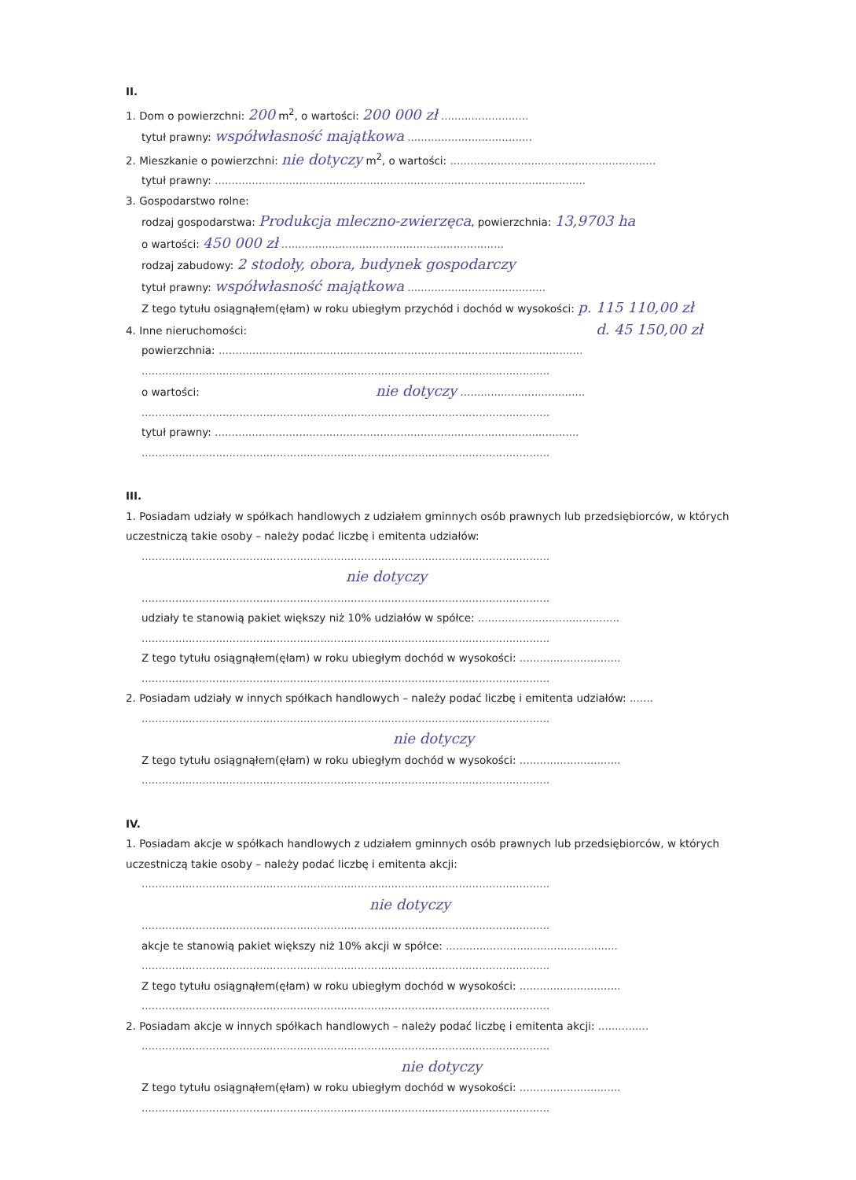II.
1. Dom o powierzchni: 200 m<sup>2</sup>, o wartości: 200 000 zł ..........................
tytuł prawny: współwłasność majątkowa .....................................
2. Mieszkanie o powierzchni: nie dotyczy m<sup>2</sup>, o wartości: .............................................................
tytuł prawny: ..............................................................................................................
3. Gospodarstwo rolne:
rodzaj gospodarstwa: Produkcja mleczno-zwierzęca, powierzchnia: 13,9703 ha
o wartości: 450 000 zł ..................................................................
rodzaj zabudowy: 2 stodoły, obora, budynek gospodarczy
tytuł prawny: współwłasność majątkowa .........................................
Z tego tytułu osiągnąłem(ęłam) w roku ubiegłym przychód i dochód w wysokości: p. 115 110,00 zł
4. Inne nieruchomości: d. 45 150,00 zł
powierzchnia: ............................................................................................................
.........................................................................................................................
o wartości: nie dotyczy .....................................
.........................................................................................................................
tytuł prawny: ............................................................................................................
.........................................................................................................................
III.
1. Posiadam udziały w spółkach handlowych z udziałem gminnych osób prawnych lub przedsiębiorców, w których uczestniczą takie osoby – należy podać liczbę i emitenta udziałów:
.........................................................................................................................
nie dotyczy
.........................................................................................................................
udziały te stanowią pakiet większy niż 10% udziałów w spółce: ..........................................
.........................................................................................................................
Z tego tytułu osiągnąłem(ęłam) w roku ubiegłym dochód w wysokości: ..............................
.........................................................................................................................
2. Posiadam udziały w innych spółkach handlowych – należy podać liczbę i emitenta udziałów: .......
.........................................................................................................................
nie dotyczy
Z tego tytułu osiągnąłem(ęłam) w roku ubiegłym dochód w wysokości: ..............................
.........................................................................................................................
IV.
1. Posiadam akcje w spółkach handlowych z udziałem gminnych osób prawnych lub przedsiębiorców, w których uczestniczą takie osoby – należy podać liczbę i emitenta akcji:
.........................................................................................................................
nie dotyczy
.........................................................................................................................
akcje te stanowią pakiet większy niż 10% akcji w spółce: ...................................................
.........................................................................................................................
Z tego tytułu osiągnąłem(ęłam) w roku ubiegłym dochód w wysokości: ..............................
.........................................................................................................................
2. Posiadam akcje w innych spółkach handlowych – należy podać liczbę i emitenta akcji: ...............
.........................................................................................................................
nie dotyczy
Z tego tytułu osiągnąłem(ęłam) w roku ubiegłym dochód w wysokości: ..............................
.........................................................................................................................